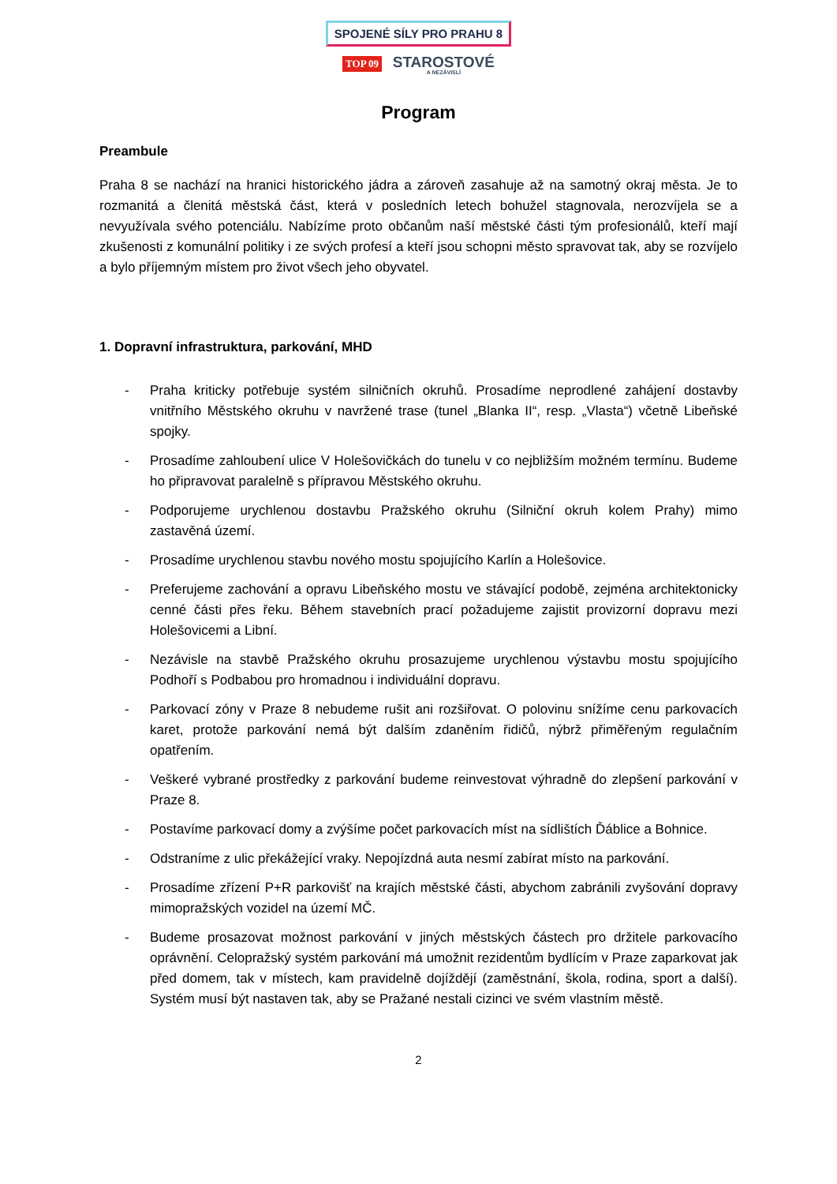SPOJENÉ SÍLY PRO PRAHU 8
TOP 09 STAROSTOVÉ A NEZÁVISLÍ
Program
Preambule
Praha 8 se nachází na hranici historického jádra a zároveň zasahuje až na samotný okraj města. Je to rozmanitá a členitá městská část, která v posledních letech bohužel stagnovala, nerozvíjela se a nevyužívala svého potenciálu. Nabízíme proto občanům naší městské části tým profesionálů, kteří mají zkušenosti z komunální politiky i ze svých profesí a kteří jsou schopni město spravovat tak, aby se rozvíjelo a bylo příjemným místem pro život všech jeho obyvatel.
1. Dopravní infrastruktura, parkování, MHD
- Praha kriticky potřebuje systém silničních okruhů. Prosadíme neprodlené zahájení dostavby vnitřního Městského okruhu v navržené trase (tunel „Blanka II“, resp. „Vlasta“) včetně Libeňské spojky.
- Prosadíme zahloubení ulice V Holešovičkách do tunelu v co nejbližším možném termínu. Budeme ho připravovat paralelně s přípravou Městského okruhu.
- Podporujeme urychlenou dostavbu Pražského okruhu (Silniční okruh kolem Prahy) mimo zastavěná území.
- Prosadíme urychlenou stavbu nového mostu spojujícího Karlín a Holešovice.
- Preferujeme zachování a opravu Libeňského mostu ve stávající podobě, zejména architektonicky cenné části přes řeku. Během stavebních prací požadujeme zajistit provizorní dopravu mezi Holešovicemi a Libní.
- Nezávisle na stavbě Pražského okruhu prosazujeme urychlenou výstavbu mostu spojujícího Podhoří s Podbabou pro hromadnou i individuální dopravu.
- Parkovací zóny v Praze 8 nebudeme rušit ani rozšiřovat. O polovinu snížíme cenu parkovacích karet, protože parkování nemá být dalším zdaněním řidičů, nýbrž přiměřeným regulačním opatřením.
- Veškeré vybrané prostředky z parkování budeme reinvestovat výhradně do zlepšení parkování v Praze 8.
- Postavíme parkovací domy a zvýšíme počet parkovacích míst na sídlištích Ďáblice a Bohnice.
- Odstraníme z ulic překážející vraky. Nepojízdná auta nesmí zabírat místo na parkování.
- Prosadíme zřízení P+R parkovišť na krajích městské části, abychom zabránili zvyšování dopravy mimopražských vozidel na území MČ.
- Budeme prosazovat možnost parkování v jiných městských částech pro držitele parkovacího oprávnění. Celopražský systém parkování má umožnit rezidentům bydlícím v Praze zaparkovat jak před domem, tak v místech, kam pravidelně dojíždějí (zaměstnání, škola, rodina, sport a další). Systém musí být nastaven tak, aby se Pražané nestali cizinci ve svém vlastním městě.
2